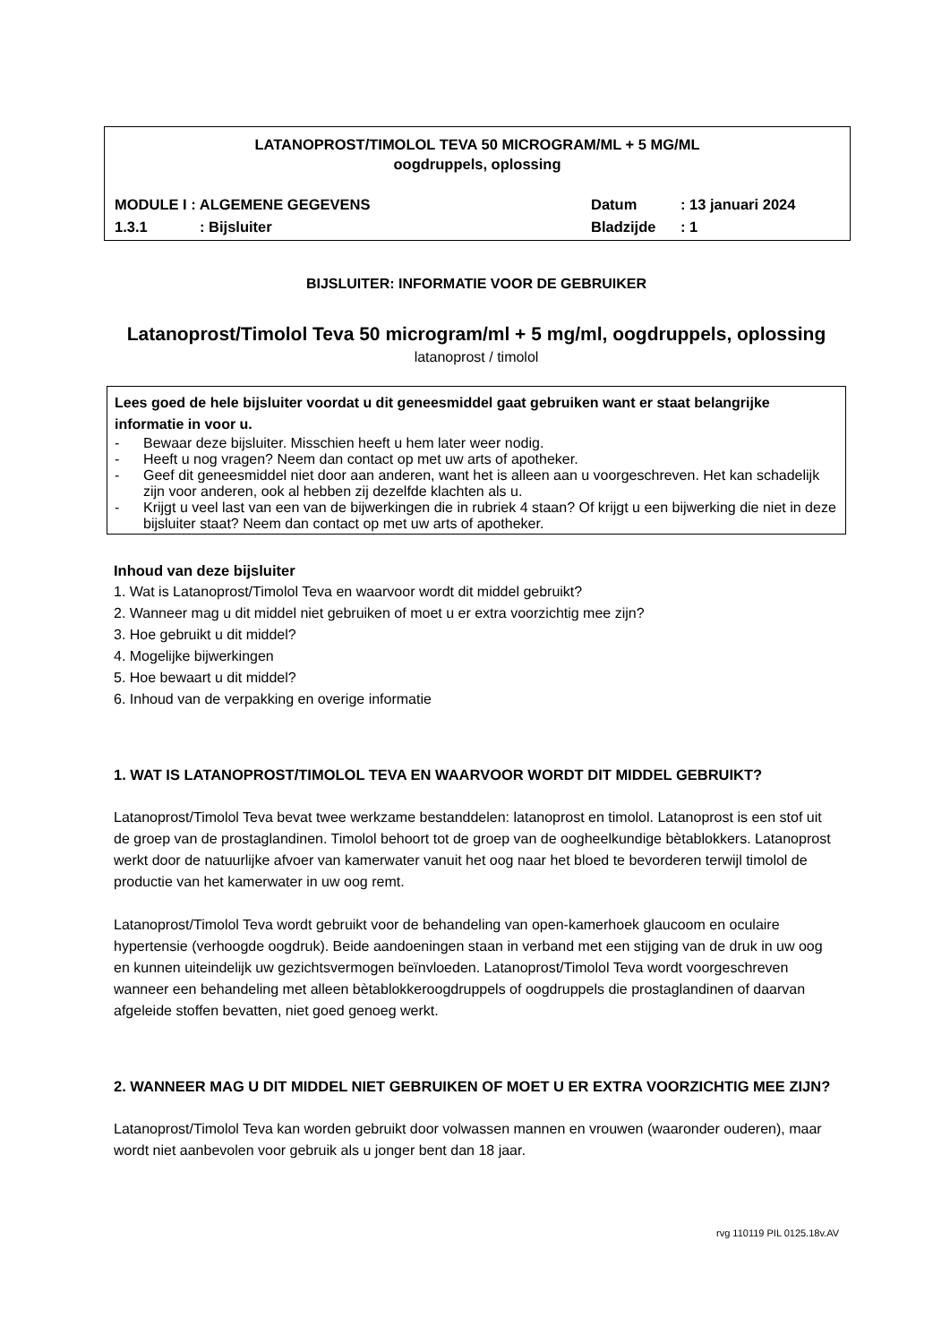LATANOPROST/TIMOLOL TEVA 50 MICROGRAM/ML + 5 MG/ML
oogdruppels, oplossing
MODULE I : ALGEMENE GEGEVENS Datum: 13 januari 2024
1.3.1: Bijsluiter Bladzijde: 1
BIJSLUITER: INFORMATIE VOOR DE GEBRUIKER
Latanoprost/Timolol Teva 50 microgram/ml + 5 mg/ml, oogdruppels, oplossing
latanoprost / timolol
Lees goed de hele bijsluiter voordat u dit geneesmiddel gaat gebruiken want er staat belangrijke informatie in voor u.
- Bewaar deze bijsluiter. Misschien heeft u hem later weer nodig.
- Heeft u nog vragen? Neem dan contact op met uw arts of apotheker.
- Geef dit geneesmiddel niet door aan anderen, want het is alleen aan u voorgeschreven. Het kan schadelijk zijn voor anderen, ook al hebben zij dezelfde klachten als u.
- Krijgt u veel last van een van de bijwerkingen die in rubriek 4 staan? Of krijgt u een bijwerking die niet in deze bijsluiter staat? Neem dan contact op met uw arts of apotheker.
Inhoud van deze bijsluiter
1. Wat is Latanoprost/Timolol Teva en waarvoor wordt dit middel gebruikt?
2. Wanneer mag u dit middel niet gebruiken of moet u er extra voorzichtig mee zijn?
3. Hoe gebruikt u dit middel?
4. Mogelijke bijwerkingen
5. Hoe bewaart u dit middel?
6. Inhoud van de verpakking en overige informatie
1. WAT IS LATANOPROST/TIMOLOL TEVA EN WAARVOOR WORDT DIT MIDDEL GEBRUIKT?
Latanoprost/Timolol Teva bevat twee werkzame bestanddelen: latanoprost en timolol. Latanoprost is een stof uit de groep van de prostaglandinen. Timolol behoort tot de groep van de oogheelkundige bètablokkers. Latanoprost werkt door de natuurlijke afvoer van kamerwater vanuit het oog naar het bloed te bevorderen terwijl timolol de productie van het kamerwater in uw oog remt.
Latanoprost/Timolol Teva wordt gebruikt voor de behandeling van open-kamerhoek glaucoom en oculaire hypertensie (verhoogde oogdruk). Beide aandoeningen staan in verband met een stijging van de druk in uw oog en kunnen uiteindelijk uw gezichtsvermogen beïnvloeden. Latanoprost/Timolol Teva wordt voorgeschreven wanneer een behandeling met alleen bètablokkeroogdruppels of oogdruppels die prostaglandinen of daarvan afgeleide stoffen bevatten, niet goed genoeg werkt.
2. WANNEER MAG U DIT MIDDEL NIET GEBRUIKEN OF MOET U ER EXTRA VOORZICHTIG MEE ZIJN?
Latanoprost/Timolol Teva kan worden gebruikt door volwassen mannen en vrouwen (waaronder ouderen), maar wordt niet aanbevolen voor gebruik als u jonger bent dan 18 jaar.
rvg 110119 PIL 0125.18v.AV